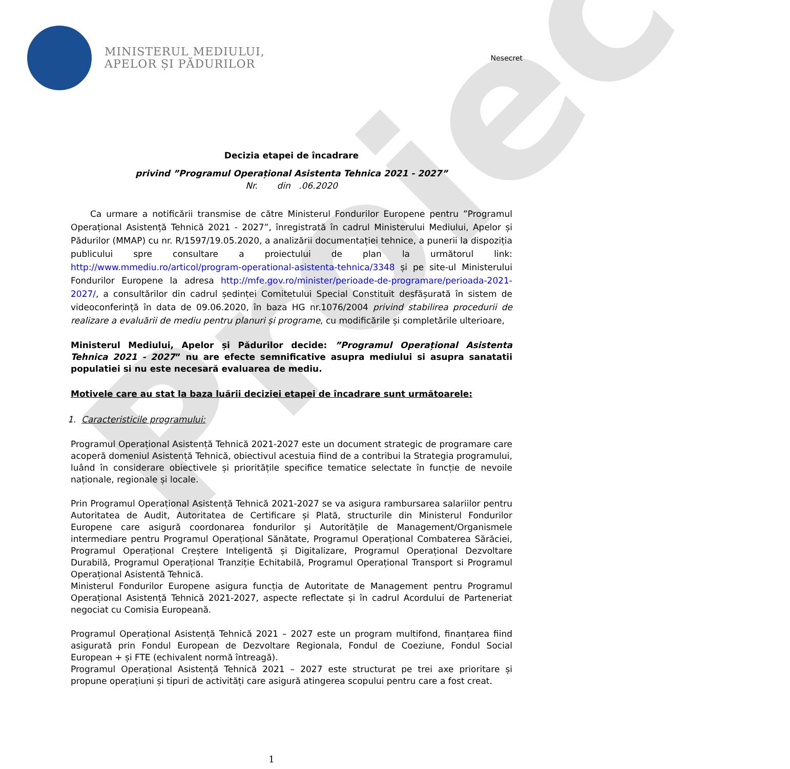Proiect
MINISTERUL MEDIULUI,
APELOR ȘI PĂDURILOR
Nesecret
Decizia etapei de încadrare
privind ”Programul Operațional Asistenta Tehnica 2021 - 2027”
Nr. din .06.2020
Ca urmare a notificării transmise de către Ministerul Fondurilor Europene pentru ”Programul Operațional Asistență Tehnică 2021 - 2027”, înregistrată în cadrul Ministerului Mediului, Apelor și Pădurilor (MMAP) cu nr. R/1597/19.05.2020, a analizării documentației tehnice, a punerii la dispoziția publicului spre consultare a proiectului de plan la următorul link: http://www.mmediu.ro/articol/program-operational-asistenta-tehnica/3348 și pe site-ul Ministerului Fondurilor Europene la adresa http://mfe.gov.ro/minister/perioade-de-programare/perioada-2021-2027/, a consultărilor din cadrul ședinței Comitetului Special Constituit desfășurată în sistem de videoconferință în data de 09.06.2020, în baza HG nr.1076/2004 privind stabilirea procedurii de realizare a evaluării de mediu pentru planuri și programe, cu modificările și completările ulterioare,
Ministerul Mediului, Apelor și Pădurilor decide: ”Programul Operațional Asistenta Tehnica 2021 - 2027” nu are efecte semnificative asupra mediului si asupra sanatatii populatiei si nu este necesară evaluarea de mediu.
Motivele care au stat la baza luării deciziei etapei de încadrare sunt următoarele:
1. Caracteristicile programului:
Programul Operațional Asistență Tehnică 2021-2027 este un document strategic de programare care acoperă domeniul Asistență Tehnică, obiectivul acestuia fiind de a contribui la Strategia programului, luând în considerare obiectivele și prioritățile specifice tematice selectate în funcție de nevoile naționale, regionale și locale.
Prin Programul Operațional Asistență Tehnică 2021-2027 se va asigura rambursarea salariilor pentru Autoritatea de Audit, Autoritatea de Certificare și Plată, structurile din Ministerul Fondurilor Europene care asigură coordonarea fondurilor și Autoritățile de Management/Organismele intermediare pentru Programul Operațional Sănătate, Programul Operațional Combaterea Sărăciei, Programul Operațional Creștere Inteligentă și Digitalizare, Programul Operațional Dezvoltare Durabilă, Programul Operațional Tranziție Echitabilă, Programul Operațional Transport si Programul Operațional Asistentă Tehnică.
Ministerul Fondurilor Europene asigura funcția de Autoritate de Management pentru Programul Operațional Asistență Tehnică 2021-2027, aspecte reflectate și în cadrul Acordului de Parteneriat negociat cu Comisia Europeană.
Programul Operațional Asistență Tehnică 2021 – 2027 este un program multifond, finanțarea fiind asigurată prin Fondul European de Dezvoltare Regionala, Fondul de Coeziune, Fondul Social European + și FTE (echivalent normă întreagă).
Programul Operațional Asistență Tehnică 2021 – 2027 este structurat pe trei axe prioritare și propune operațiuni și tipuri de activități care asigură atingerea scopului pentru care a fost creat.
1